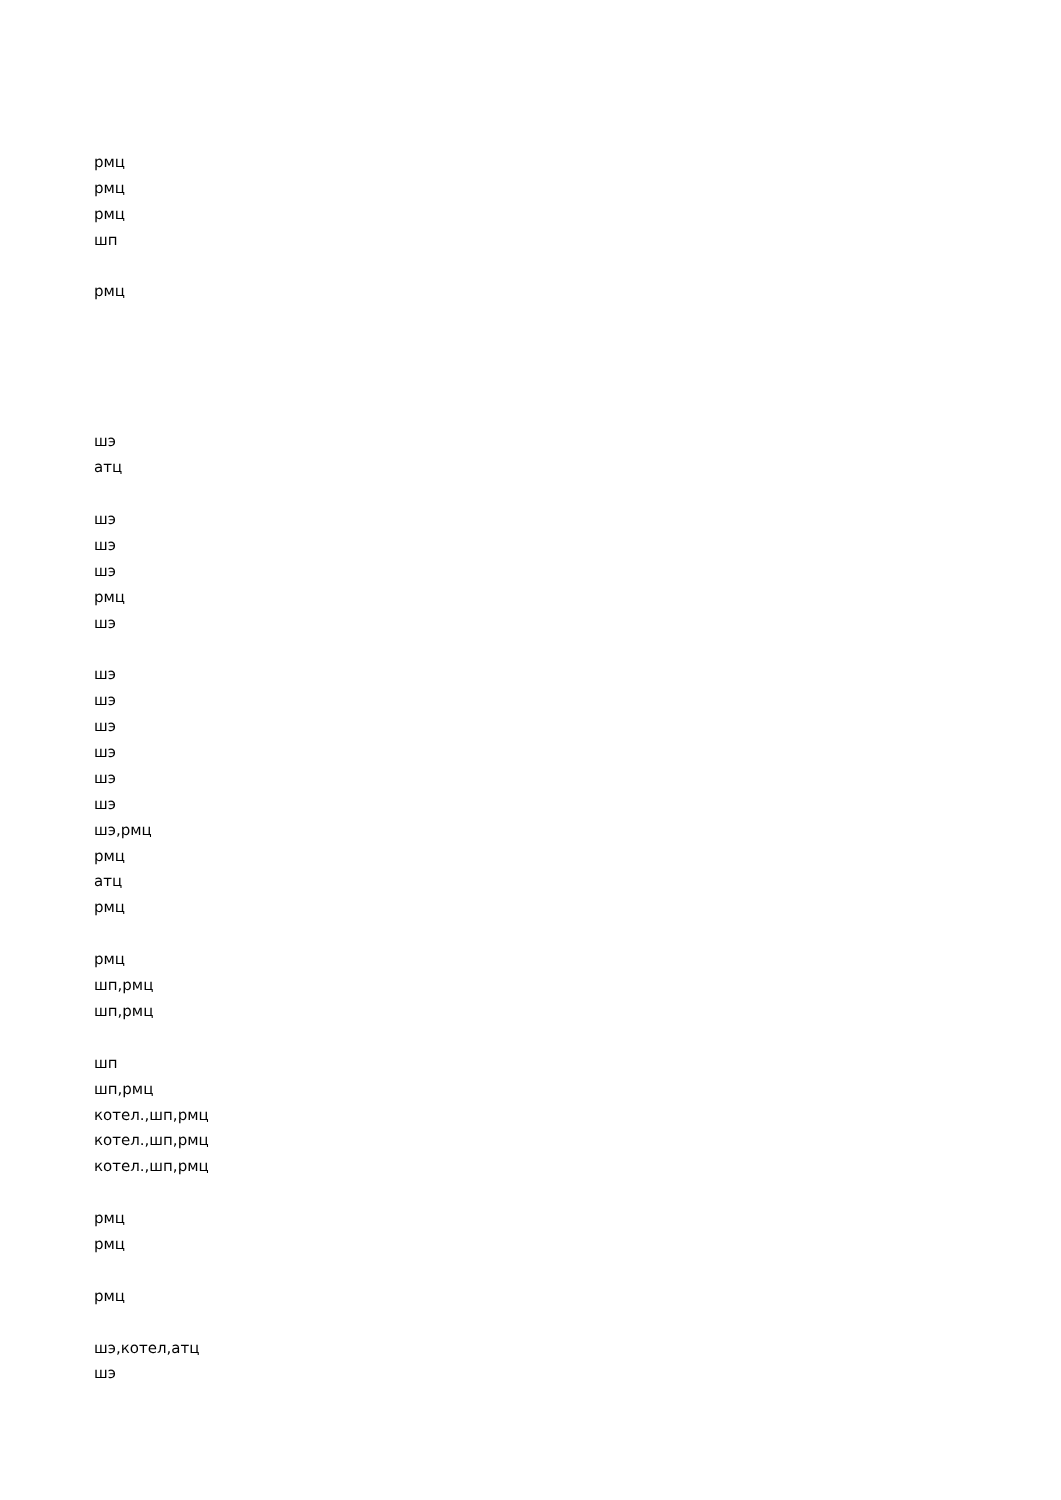рмц
рмц
рмц
шп
рмц
шэ
атц
шэ
шэ
шэ
рмц
шэ
шэ
шэ
шэ
шэ
шэ
шэ
шэ,рмц
рмц
атц
рмц
рмц
шп,рмц
шп,рмц
шп
шп,рмц
котел.,шп,рмц
котел.,шп,рмц
котел.,шп,рмц
рмц
рмц
рмц
шэ,котел,атц
шэ